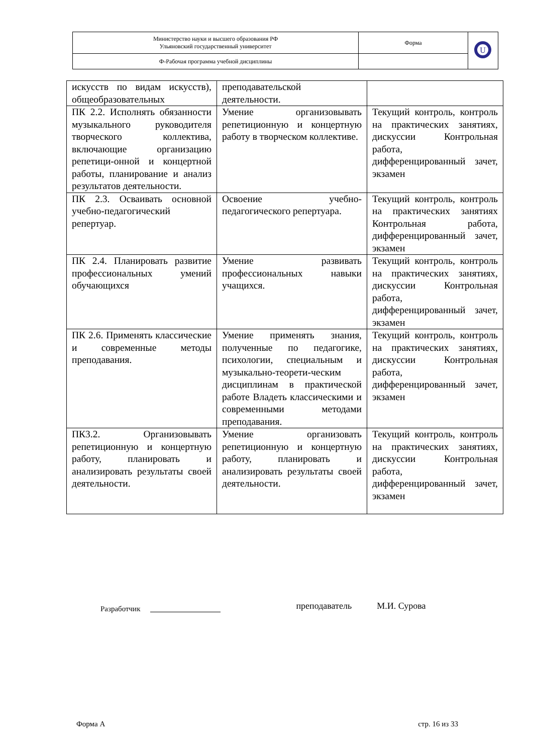| Министерство науки и высшего образования РФ Ульяновский государственный университет | Форма | U |
| Ф-Рабочая программа учебной дисциплины | | |
| искусств по видам искусств), общеобразовательных | преподавательской деятельности. | |
| ПК 2.2. Исполнять обязанности музыкального руководителя творческого коллектива, включающие организацию репетици-онной и концертной работы, планирование и анализ результатов деятельности. | Умение организовывать репетиционную и концертную работу в творческом коллективе. | Текущий контроль, контроль на практических занятиях, дискуссии Контрольная работа, дифференцированный зачет, экзамен |
| ПК 2.3. Осваивать основной учебно-педагогический репертуар. | Освоение учебно-педагогического репертуара. | Текущий контроль, контроль на практических занятиях Контрольная работа, дифференцированный зачет, экзамен |
| ПК 2.4. Планировать развитие профессиональных умений обучающихся | Умение развивать профессиональных навыки учащихся. | Текущий контроль, контроль на практических занятиях, дискуссии Контрольная работа, дифференцированный зачет, экзамен |
| ПК 2.6. Применять классические и современные методы преподавания. | Умение применять знания, полученные по педагогике, психологии, специальным и музыкально-теорети-ческим дисциплинам в практической работе Владеть классическими и современными методами преподавания. | Текущий контроль, контроль на практических занятиях, дискуссии Контрольная работа, дифференцированный зачет, экзамен |
| ПК3.2. Организовывать репетиционную и концертную работу, планировать и анализировать результаты своей деятельности. | Умение организовать репетиционную и концертную работу, планировать и анализировать результаты своей деятельности. | Текущий контроль, контроль на практических занятиях, дискуссии Контрольная работа, дифференцированный зачет, экзамен |
Разработчик преподаватель М.И. Сурова
Форма А стр. 16 из 33